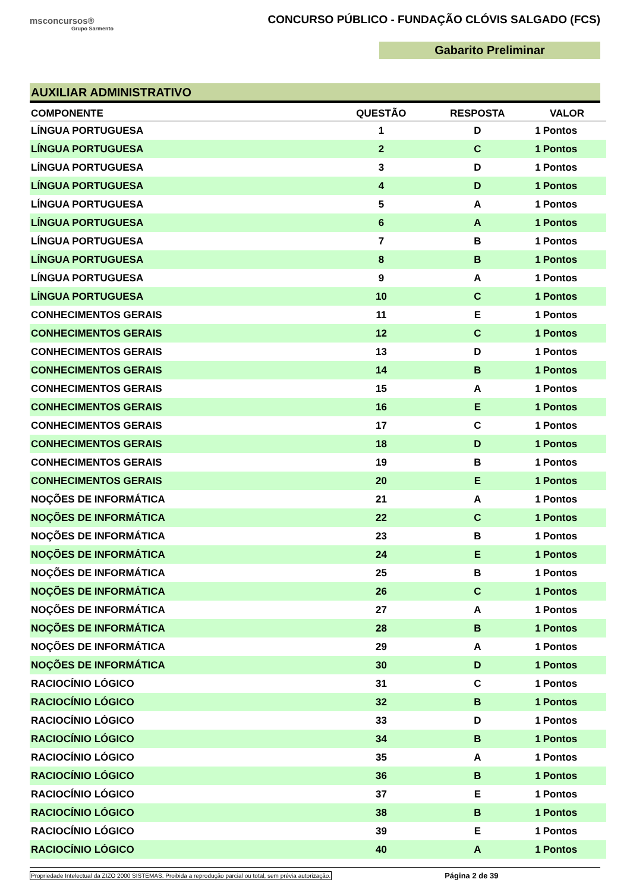msconcursos®
Grupo Sarmento
CONCURSO PÚBLICO - FUNDAÇÃO CLÓVIS SALGADO (FCS)
Gabarito Preliminar
AUXILIAR ADMINISTRATIVO
| COMPONENTE | QUESTÃO | RESPOSTA | VALOR | |
| --- | --- | --- | --- | --- |
| LÍNGUA PORTUGUESA | 1 | D | 1 | Pontos |
| LÍNGUA PORTUGUESA | 2 | C | 1 | Pontos |
| LÍNGUA PORTUGUESA | 3 | D | 1 | Pontos |
| LÍNGUA PORTUGUESA | 4 | D | 1 | Pontos |
| LÍNGUA PORTUGUESA | 5 | A | 1 | Pontos |
| LÍNGUA PORTUGUESA | 6 | A | 1 | Pontos |
| LÍNGUA PORTUGUESA | 7 | B | 1 | Pontos |
| LÍNGUA PORTUGUESA | 8 | B | 1 | Pontos |
| LÍNGUA PORTUGUESA | 9 | A | 1 | Pontos |
| LÍNGUA PORTUGUESA | 10 | C | 1 | Pontos |
| CONHECIMENTOS GERAIS | 11 | E | 1 | Pontos |
| CONHECIMENTOS GERAIS | 12 | C | 1 | Pontos |
| CONHECIMENTOS GERAIS | 13 | D | 1 | Pontos |
| CONHECIMENTOS GERAIS | 14 | B | 1 | Pontos |
| CONHECIMENTOS GERAIS | 15 | A | 1 | Pontos |
| CONHECIMENTOS GERAIS | 16 | E | 1 | Pontos |
| CONHECIMENTOS GERAIS | 17 | C | 1 | Pontos |
| CONHECIMENTOS GERAIS | 18 | D | 1 | Pontos |
| CONHECIMENTOS GERAIS | 19 | B | 1 | Pontos |
| CONHECIMENTOS GERAIS | 20 | E | 1 | Pontos |
| NOÇÕES DE INFORMÁTICA | 21 | A | 1 | Pontos |
| NOÇÕES DE INFORMÁTICA | 22 | C | 1 | Pontos |
| NOÇÕES DE INFORMÁTICA | 23 | B | 1 | Pontos |
| NOÇÕES DE INFORMÁTICA | 24 | E | 1 | Pontos |
| NOÇÕES DE INFORMÁTICA | 25 | B | 1 | Pontos |
| NOÇÕES DE INFORMÁTICA | 26 | C | 1 | Pontos |
| NOÇÕES DE INFORMÁTICA | 27 | A | 1 | Pontos |
| NOÇÕES DE INFORMÁTICA | 28 | B | 1 | Pontos |
| NOÇÕES DE INFORMÁTICA | 29 | A | 1 | Pontos |
| NOÇÕES DE INFORMÁTICA | 30 | D | 1 | Pontos |
| RACIOCÍNIO LÓGICO | 31 | C | 1 | Pontos |
| RACIOCÍNIO LÓGICO | 32 | B | 1 | Pontos |
| RACIOCÍNIO LÓGICO | 33 | D | 1 | Pontos |
| RACIOCÍNIO LÓGICO | 34 | B | 1 | Pontos |
| RACIOCÍNIO LÓGICO | 35 | A | 1 | Pontos |
| RACIOCÍNIO LÓGICO | 36 | B | 1 | Pontos |
| RACIOCÍNIO LÓGICO | 37 | E | 1 | Pontos |
| RACIOCÍNIO LÓGICO | 38 | B | 1 | Pontos |
| RACIOCÍNIO LÓGICO | 39 | E | 1 | Pontos |
| RACIOCÍNIO LÓGICO | 40 | A | 1 | Pontos |
Propriedade Intelectual da ZIZO 2000 SISTEMAS. Proibida a reprodução parcial ou total, sem prévia autorização. Página 2 de 39